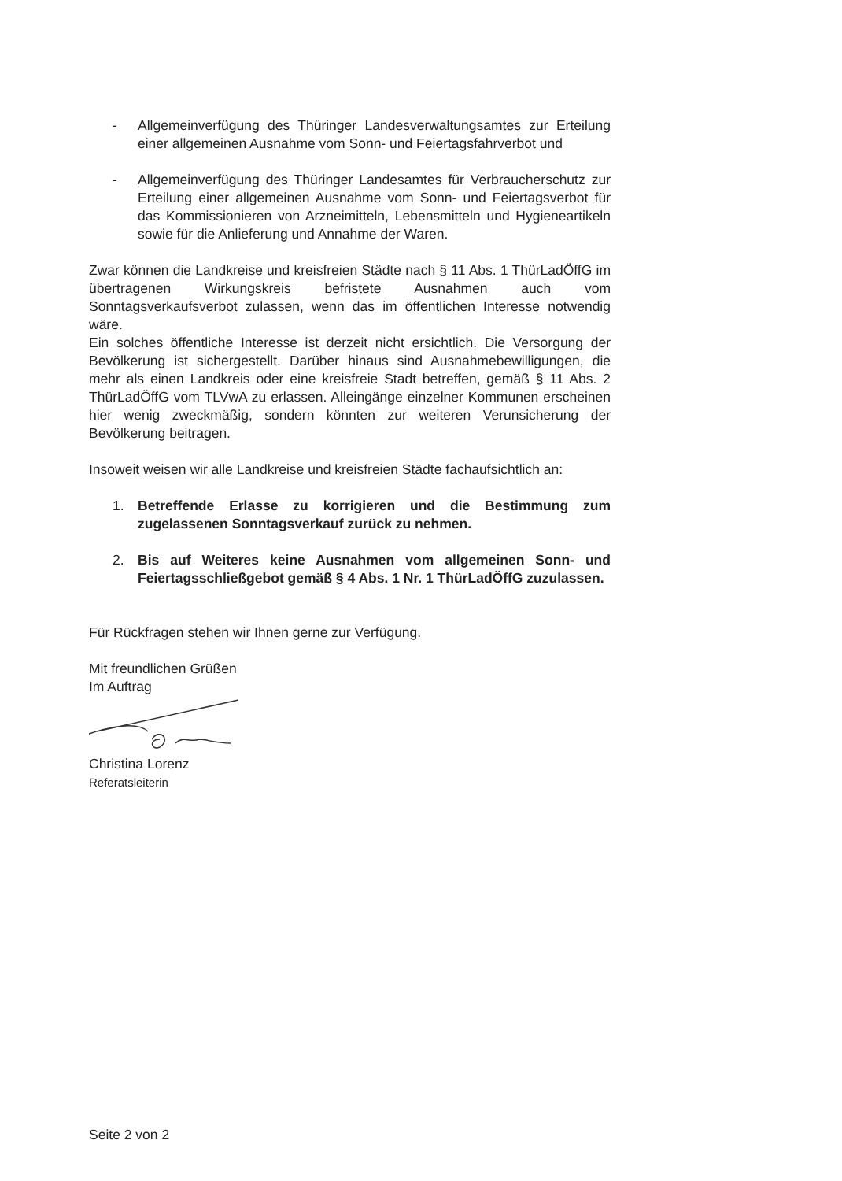- Allgemeinverfügung des Thüringer Landesverwaltungsamtes zur Erteilung einer allgemeinen Ausnahme vom Sonn- und Feiertagsfahrverbot und
- Allgemeinverfügung des Thüringer Landesamtes für Verbraucherschutz zur Erteilung einer allgemeinen Ausnahme vom Sonn- und Feiertagsverbot für das Kommissionieren von Arzneimitteln, Lebensmitteln und Hygieneartikeln sowie für die Anlieferung und Annahme der Waren.
Zwar können die Landkreise und kreisfreien Städte nach § 11 Abs. 1 ThürLadÖffG im übertragenen Wirkungskreis befristete Ausnahmen auch vom Sonntagsverkaufsverbot zulassen, wenn das im öffentlichen Interesse notwendig wäre.
Ein solches öffentliche Interesse ist derzeit nicht ersichtlich. Die Versorgung der Bevölkerung ist sichergestellt. Darüber hinaus sind Ausnahme­bewilligungen, die mehr als einen Landkreis oder eine kreisfreie Stadt betreffen, gemäß § 11 Abs. 2 ThürLadÖffG vom TLVwA zu erlassen. Alleingänge einzelner Kommunen erscheinen hier wenig zweckmäßig, sondern könnten zur weiteren Verunsicherung der Bevölkerung beitragen.
Insoweit weisen wir alle Landkreise und kreisfreien Städte fachaufsichtlich an:
1. Betreffende Erlasse zu korrigieren und die Bestimmung zum zugelassenen Sonntagsverkauf zurück zu nehmen.
2. Bis auf Weiteres keine Ausnahmen vom allgemeinen Sonn- und Feiertagsschließgebot gemäß § 4 Abs. 1 Nr. 1 ThürLadÖffG zuzulassen.
Für Rückfragen stehen wir Ihnen gerne zur Verfügung.
Mit freundlichen Grüßen
Im Auftrag
Christina Lorenz
Referatsleiterin
Seite 2 von 2